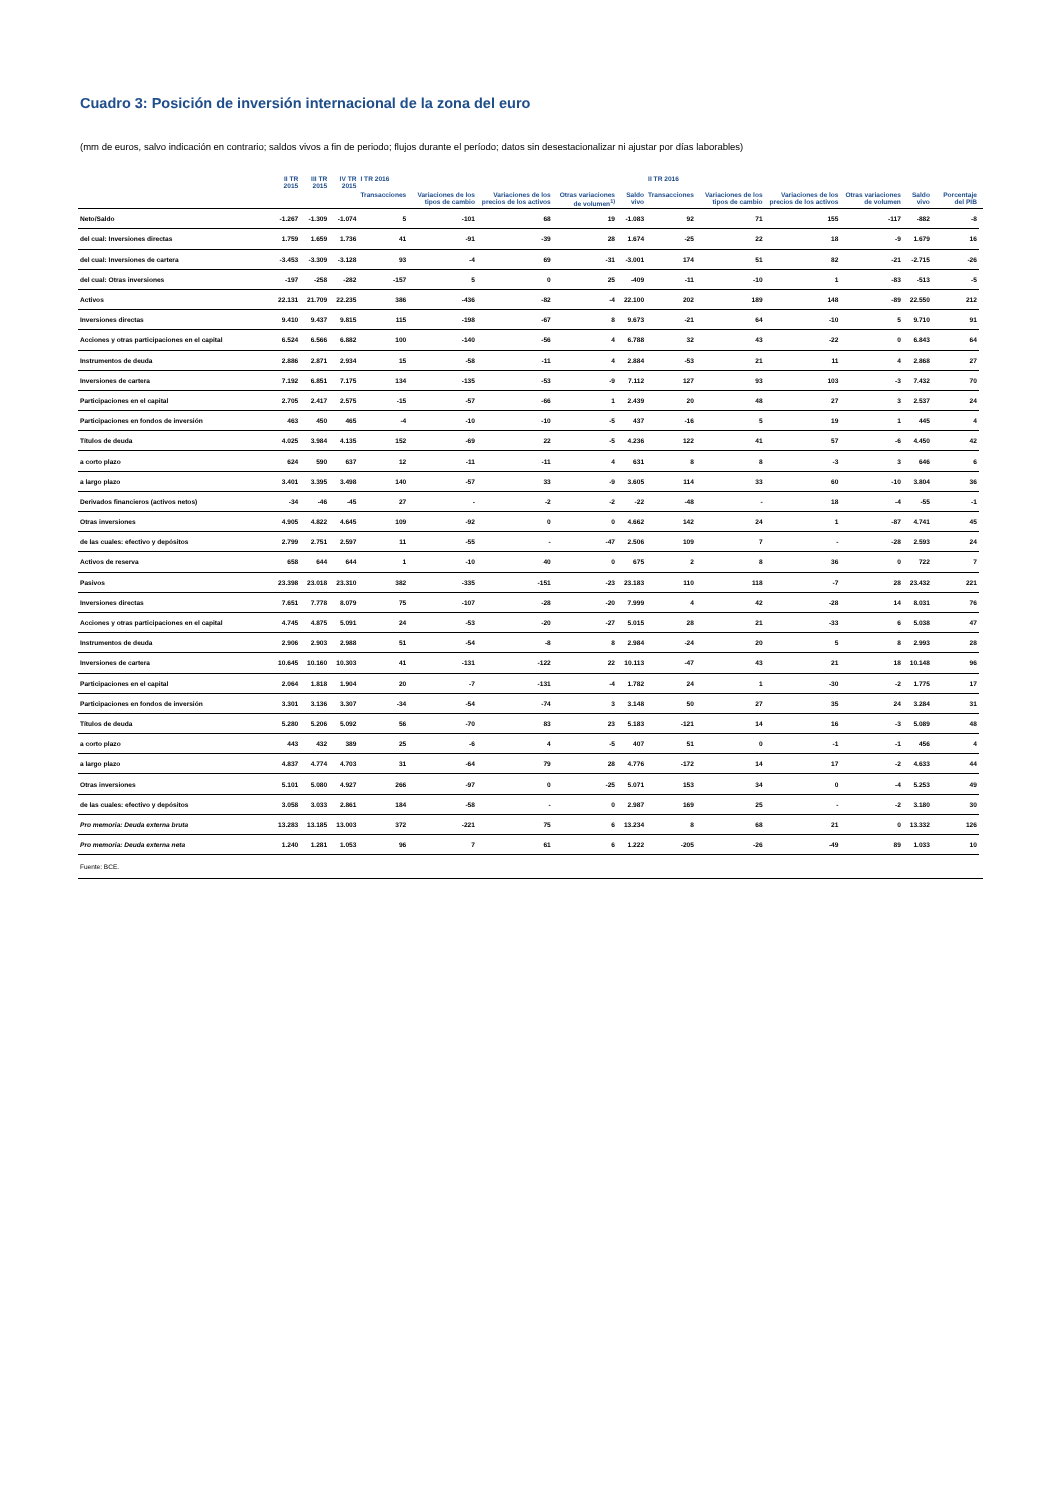Cuadro 3: Posición de inversión internacional de la zona del euro
(mm de euros, salvo indicación en contrario; saldos vivos a fin de periodo; flujos durante el período; datos sin desestacionalizar ni ajustar por días laborables)
| | II TR 2015 | III TR 2015 | IV TR 2015 | I TR 2016 | | | | | II TR 2016 | | | | | | |
| --- | --- | --- | --- | --- | --- | --- | --- | --- | --- | --- | --- | --- | --- | --- | --- |
| | | | | Transacciones | Variaciones de los tipos de cambio | Variaciones de los precios de los activos | Otras variaciones de volumen<sup>1)</sup> | Saldo vivo | Transacciones | Variaciones de los tipos de cambio | Variaciones de los precios de los activos | Otras variaciones de volumen | Saldo vivo | Porcentaje del PIB | |
| Neto/Saldo | -1.267 | -1.309 | -1.074 | 5 | -101 | 68 | 19 | -1.083 | 92 | 71 | 155 | -117 | -882 | -8 | |
| del cual: Inversiones directas | 1.759 | 1.659 | 1.736 | 41 | -91 | -39 | 28 | 1.674 | -25 | 22 | 18 | -9 | 1.679 | 16 | |
| del cual: Inversiones de cartera | -3.453 | -3.309 | -3.128 | 93 | -4 | 69 | -31 | -3.001 | 174 | 51 | 82 | -21 | -2.715 | -26 | |
| del cual: Otras inversiones | -197 | -258 | -282 | -157 | 5 | 0 | 25 | -409 | -11 | -10 | 1 | -83 | -513 | -5 | |
| Activos | 22.131 | 21.709 | 22.235 | 386 | -436 | -82 | -4 | 22.100 | 202 | 189 | 148 | -89 | 22.550 | 212 | |
| Inversiones directas | 9.410 | 9.437 | 9.815 | 115 | -198 | -67 | 8 | 9.673 | -21 | 64 | -10 | 5 | 9.710 | 91 | |
| Acciones y otras participaciones en el capital | 6.524 | 6.566 | 6.882 | 100 | -140 | -56 | 4 | 6.788 | 32 | 43 | -22 | 0 | 6.843 | 64 | |
| Instrumentos de deuda | 2.886 | 2.871 | 2.934 | 15 | -58 | -11 | 4 | 2.884 | -53 | 21 | 11 | 4 | 2.868 | 27 | |
| Inversiones de cartera | 7.192 | 6.851 | 7.175 | 134 | -135 | -53 | -9 | 7.112 | 127 | 93 | 103 | -3 | 7.432 | 70 | |
| Participaciones en el capital | 2.705 | 2.417 | 2.575 | -15 | -57 | -66 | 1 | 2.439 | 20 | 48 | 27 | 3 | 2.537 | 24 | |
| Participaciones en fondos de inversión | 463 | 450 | 465 | -4 | -10 | -10 | -5 | 437 | -16 | 5 | 19 | 1 | 445 | 4 | |
| Títulos de deuda | 4.025 | 3.984 | 4.135 | 152 | -69 | 22 | -5 | 4.236 | 122 | 41 | 57 | -6 | 4.450 | 42 | |
| a corto plazo | 624 | 590 | 637 | 12 | -11 | -11 | 4 | 631 | 8 | 8 | -3 | 3 | 646 | 6 | |
| a largo plazo | 3.401 | 3.395 | 3.498 | 140 | -57 | 33 | -9 | 3.605 | 114 | 33 | 60 | -10 | 3.804 | 36 | |
| Derivados financieros (activos netos) | -34 | -46 | -45 | 27 | - | -2 | -2 | -22 | -48 | - | 18 | -4 | -55 | -1 | |
| Otras inversiones | 4.905 | 4.822 | 4.645 | 109 | -92 | 0 | 0 | 4.662 | 142 | 24 | 1 | -87 | 4.741 | 45 | |
| de las cuales: efectivo y depósitos | 2.799 | 2.751 | 2.597 | 11 | -55 | - | -47 | 2.506 | 109 | 7 | - | -28 | 2.593 | 24 | |
| Activos de reserva | 658 | 644 | 644 | 1 | -10 | 40 | 0 | 675 | 2 | 8 | 36 | 0 | 722 | 7 | |
| Pasivos | 23.398 | 23.018 | 23.310 | 382 | -335 | -151 | -23 | 23.183 | 110 | 118 | -7 | 28 | 23.432 | 221 | |
| Inversiones directas | 7.651 | 7.778 | 8.079 | 75 | -107 | -28 | -20 | 7.999 | 4 | 42 | -28 | 14 | 8.031 | 76 | |
| Acciones y otras participaciones en el capital | 4.745 | 4.875 | 5.091 | 24 | -53 | -20 | -27 | 5.015 | 28 | 21 | -33 | 6 | 5.038 | 47 | |
| Instrumentos de deuda | 2.906 | 2.903 | 2.988 | 51 | -54 | -8 | 8 | 2.984 | -24 | 20 | 5 | 8 | 2.993 | 28 | |
| Inversiones de cartera | 10.645 | 10.160 | 10.303 | 41 | -131 | -122 | 22 | 10.113 | -47 | 43 | 21 | 18 | 10.148 | 96 | |
| Participaciones en el capital | 2.064 | 1.818 | 1.904 | 20 | -7 | -131 | -4 | 1.782 | 24 | 1 | -30 | -2 | 1.775 | 17 | |
| Participaciones en fondos de inversión | 3.301 | 3.136 | 3.307 | -34 | -54 | -74 | 3 | 3.148 | 50 | 27 | 35 | 24 | 3.284 | 31 | |
| Títulos de deuda | 5.280 | 5.206 | 5.092 | 56 | -70 | 83 | 23 | 5.183 | -121 | 14 | 16 | -3 | 5.089 | 48 | |
| a corto plazo | 443 | 432 | 389 | 25 | -6 | 4 | -5 | 407 | 51 | 0 | -1 | -1 | 456 | 4 | |
| a largo plazo | 4.837 | 4.774 | 4.703 | 31 | -64 | 79 | 28 | 4.776 | -172 | 14 | 17 | -2 | 4.633 | 44 | |
| Otras inversiones | 5.101 | 5.080 | 4.927 | 266 | -97 | 0 | -25 | 5.071 | 153 | 34 | 0 | -4 | 5.253 | 49 | |
| de las cuales: efectivo y depósitos | 3.058 | 3.033 | 2.861 | 184 | -58 | - | 0 | 2.987 | 169 | 25 | - | -2 | 3.180 | 30 | |
| Pro memoria: Deuda externa bruta | 13.283 | 13.185 | 13.003 | 372 | -221 | 75 | 6 | 13.234 | 8 | 68 | 21 | 0 | 13.332 | 126 | |
| Pro memoria: Deuda externa neta | 1.240 | 1.281 | 1.053 | 96 | 7 | 61 | 6 | 1.222 | -205 | -26 | -49 | 89 | 1.033 | 10 | |
Fuente: BCE.